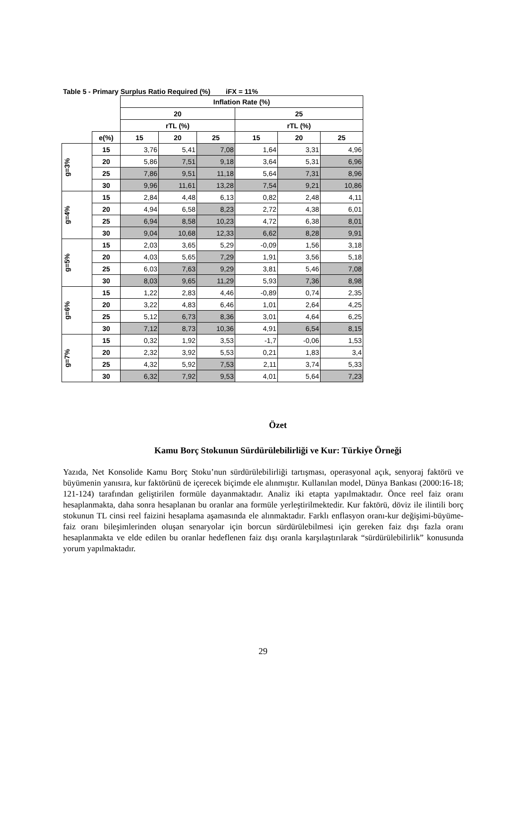Table 5 - Primary Surplus Ratio Required (%) iFX = 11%
| | | Inflation Rate (%) | | | | | |
| --- | --- | --- | --- | --- | --- | --- | --- |
| | | 20 | | | 25 | | |
| | | rTL (%) | | | rTL (%) | | |
| | e(%) | 15 | 20 | 25 | 15 | 20 | 25 |
| g=3% | 15 | 3,76 | 5,41 | 7,08 | 1,64 | 3,31 | 4,96 |
| | 20 | 5,86 | 7,51 | 9,18 | 3,64 | 5,31 | 6,96 |
| | 25 | 7,86 | 9,51 | 11,18 | 5,64 | 7,31 | 8,96 |
| | 30 | 9,96 | 11,61 | 13,28 | 7,54 | 9,21 | 10,86 |
| g=4% | 15 | 2,84 | 4,48 | 6,13 | 0,82 | 2,48 | 4,11 |
| | 20 | 4,94 | 6,58 | 8,23 | 2,72 | 4,38 | 6,01 |
| | 25 | 6,94 | 8,58 | 10,23 | 4,72 | 6,38 | 8,01 |
| | 30 | 9,04 | 10,68 | 12,33 | 6,62 | 8,28 | 9,91 |
| g=5% | 15 | 2,03 | 3,65 | 5,29 | -0,09 | 1,56 | 3,18 |
| | 20 | 4,03 | 5,65 | 7,29 | 1,91 | 3,56 | 5,18 |
| | 25 | 6,03 | 7,63 | 9,29 | 3,81 | 5,46 | 7,08 |
| | 30 | 8,03 | 9,65 | 11,29 | 5,93 | 7,36 | 8,98 |
| g=6% | 15 | 1,22 | 2,83 | 4,46 | -0,89 | 0,74 | 2,35 |
| | 20 | 3,22 | 4,83 | 6,46 | 1,01 | 2,64 | 4,25 |
| | 25 | 5,12 | 6,73 | 8,36 | 3,01 | 4,64 | 6,25 |
| | 30 | 7,12 | 8,73 | 10,36 | 4,91 | 6,54 | 8,15 |
| g=7% | 15 | 0,32 | 1,92 | 3,53 | -1,7 | -0,06 | 1,53 |
| | 20 | 2,32 | 3,92 | 5,53 | 0,21 | 1,83 | 3,4 |
| | 25 | 4,32 | 5,92 | 7,53 | 2,11 | 3,74 | 5,33 |
| | 30 | 6,32 | 7,92 | 9,53 | 4,01 | 5,64 | 7,23 |
Özet
Kamu Borç Stokunun Sürdürülebilirliği ve Kur: Türkiye Örneği
Yazıda, Net Konsolide Kamu Borç Stoku’nun sürdürülebilirliği tartışması, operasyonal açık, senyoraj faktörü ve büyümenin yanısıra, kur faktörünü de içerecek biçimde ele alınmıştır. Kullanılan model, Dünya Bankası (2000:16-18; 121-124) tarafından geliştirilen formüle dayanmaktadır. Analiz iki etapta yapılmaktadır. Önce reel faiz oranı hesaplanmakta, daha sonra hesaplanan bu oranlar ana formüle yerleştirilmektedir. Kur faktörü, döviz ile ilintili borç stokunun TL cinsi reel faizini hesaplama aşamasında ele alınmaktadır. Farklı enflasyon oranı-kur değişimi-büyüme-faiz oranı bileşimlerinden oluşan senaryolar için borcun sürdürülebilmesi için gereken faiz dışı fazla oranı hesaplanmakta ve elde edilen bu oranlar hedeflenen faiz dışı oranla karşılaştırılarak “sürdürülebilirlik” konusunda yorum yapılmaktadır.
29